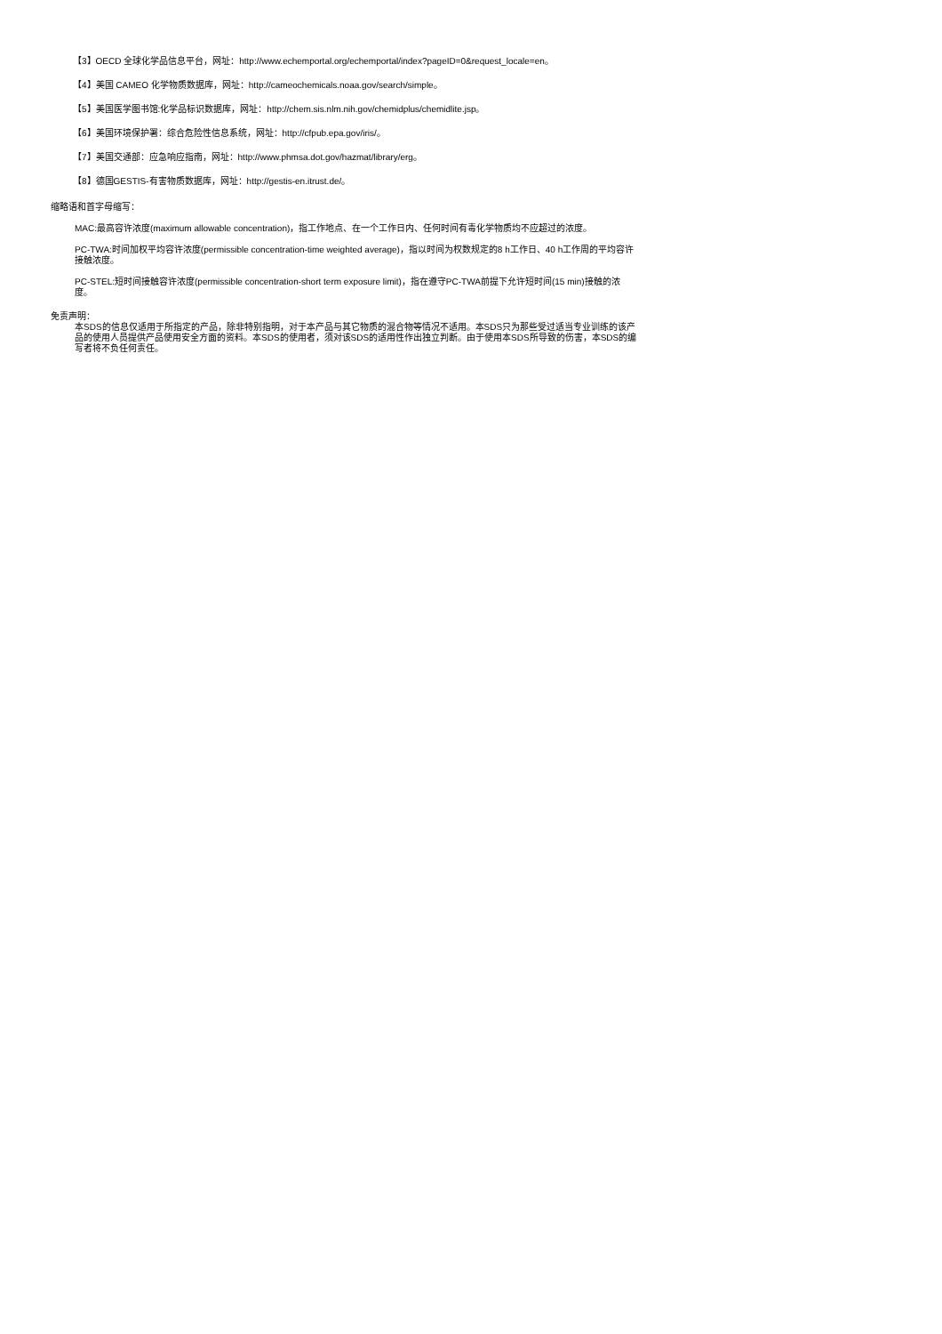【3】OECD 全球化学品信息平台，网址：http://www.echemportal.org/echemportal/index?pageID=0&request_locale=en。
【4】美国 CAMEO 化学物质数据库，网址：http://cameochemicals.noaa.gov/search/simple。
【5】美国医学图书馆:化学品标识数据库，网址：http://chem.sis.nlm.nih.gov/chemidplus/chemidlite.jsp。
【6】美国环境保护署：综合危险性信息系统，网址：http://cfpub.epa.gov/iris/。
【7】美国交通部：应急响应指南，网址：http://www.phmsa.dot.gov/hazmat/library/erg。
【8】德国GESTIS-有害物质数据库，网址：http://gestis-en.itrust.de/。
缩略语和首字母缩写：
MAC:最高容许浓度(maximum allowable concentration)，指工作地点、在一个工作日内、任何时间有毒化学物质均不应超过的浓度。
PC-TWA:时间加权平均容许浓度(permissible concentration-time weighted average)，指以时间为权数规定的8 h工作日、40 h工作周的平均容许接触浓度。
PC-STEL:短时间接触容许浓度(permissible concentration-short term exposure limit)，指在遵守PC-TWA前提下允许短时间(15 min)接触的浓度。
免责声明：
本SDS的信息仅适用于所指定的产品，除非特别指明，对于本产品与其它物质的混合物等情况不适用。本SDS只为那些受过适当专业训练的该产品的使用人员提供产品使用安全方面的资料。本SDS的使用者，须对该SDS的适用性作出独立判断。由于使用本SDS所导致的伤害，本SDS的编写者将不负任何责任。